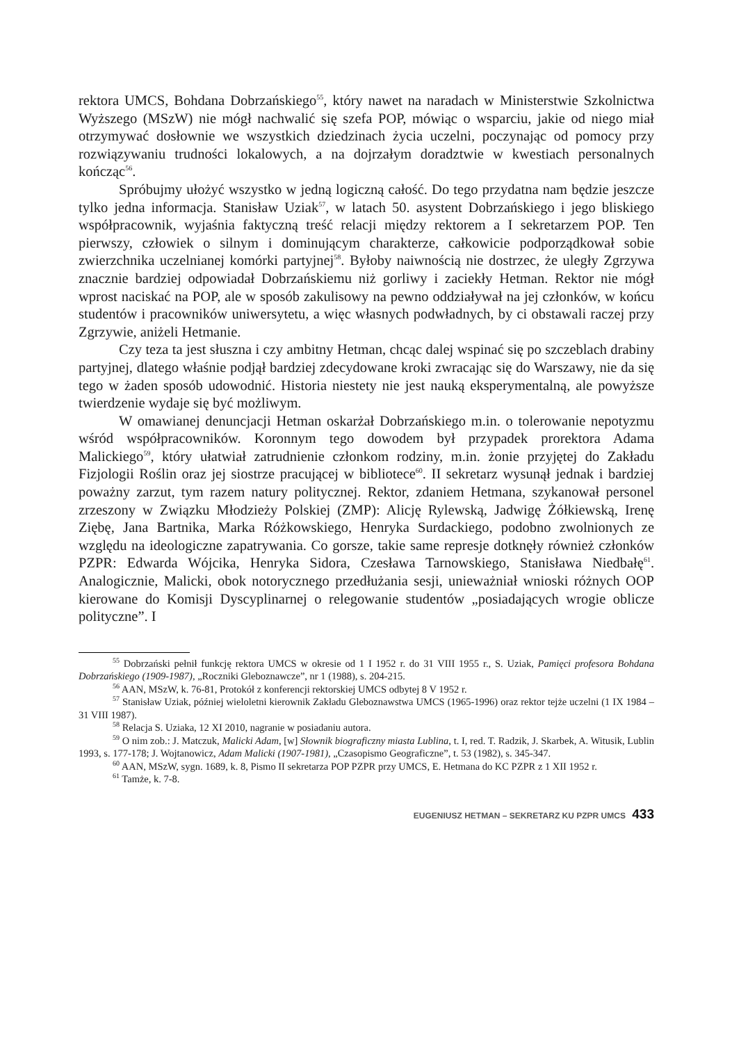rektora UMCS, Bohdana Dobrzańskiego<sup>55</sup>, który nawet na naradach w Ministerstwie Szkolnictwa Wyższego (MSzW) nie mógł nachwalić się szefa POP, mówiąc o wsparciu, jakie od niego miał otrzymywać dosłownie we wszystkich dziedzinach życia uczelni, poczynając od pomocy przy rozwiązywaniu trudności lokalowych, a na dojrzałym doradztwie w kwestiach personalnych kończąc<sup>56</sup>.
Spróbujmy ułożyć wszystko w jedną logiczną całość. Do tego przydatna nam będzie jeszcze tylko jedna informacja. Stanisław Uziak<sup>57</sup>, w latach 50. asystent Dobrzańskiego i jego bliskiego współpracownik, wyjaśnia faktyczną treść relacji między rektorem a I sekretarzem POP. Ten pierwszy, człowiek o silnym i dominującym charakterze, całkowicie podporządkował sobie zwierzchnika uczelnianej komórki partyjnej<sup>58</sup>. Byłoby naiwnością nie dostrzec, że uległy Zgrzywa znacznie bardziej odpowiadał Dobrzańskiemu niż gorliwy i zaciekły Hetman. Rektor nie mógł wprost naciskać na POP, ale w sposób zakulisowy na pewno oddziaływał na jej członków, w końcu studentów i pracowników uniwersytetu, a więc własnych podwładnych, by ci obstawali raczej przy Zgrzywie, aniżeli Hetmanie.
Czy teza ta jest słuszna i czy ambitny Hetman, chcąc dalej wspinać się po szczeblach drabiny partyjnej, dlatego właśnie podjął bardziej zdecydowane kroki zwracając się do Warszawy, nie da się tego w żaden sposób udowodnić. Historia niestety nie jest nauką eksperymentalną, ale powyższe twierdzenie wydaje się być możliwym.
W omawianej denuncjacji Hetman oskarżał Dobrzańskiego m.in. o tolerowanie nepotyzmu wśród współpracowników. Koronnym tego dowodem był przypadek prorektora Adama Malickiego<sup>59</sup>, który ułatwiał zatrudnienie członkom rodziny, m.in. żonie przyjętej do Zakładu Fizjologii Roślin oraz jej siostrze pracującej w bibliotece<sup>60</sup>. II sekretarz wysunął jednak i bardziej poważny zarzut, tym razem natury politycznej. Rektor, zdaniem Hetmana, szykanował personel zrzeszony w Związku Młodzieży Polskiej (ZMP): Alicję Rylewską, Jadwigę Żółkiewską, Irenę Ziębę, Jana Bartnika, Marka Różkowskiego, Henryka Surdackiego, podobno zwolnionych ze względu na ideologiczne zapatrywania. Co gorsze, takie same represje dotknęły również członków PZPR: Edwarda Wójcika, Henryka Sidora, Czesława Tarnowskiego, Stanisława Niedbałę<sup>61</sup>. Analogicznie, Malicki, obok notorycznego przedłużania sesji, unieważniał wnioski różnych OOP kierowane do Komisji Dyscyplinarnej o relegowanie studentów „posiadających wrogie oblicze polityczne”. I
<sup>55</sup> Dobrzański pełnił funkcję rektora UMCS w okresie od 1 I 1952 r. do 31 VIII 1955 r., S. Uziak, Pamięci profesora Bohdana Dobrzańskiego (1909-1987), „Roczniki Gleboznawcze”, nr 1 (1988), s. 204-215.
<sup>56</sup> AAN, MSzW, k. 76-81, Protokół z konferencji rektorskiej UMCS odbytej 8 V 1952 r.
<sup>57</sup> Stanisław Uziak, później wieloletni kierownik Zakładu Gleboznawstwa UMCS (1965-1996) oraz rektor tejże uczelni (1 IX 1984 – 31 VIII 1987).
<sup>58</sup> Relacja S. Uziaka, 12 XI 2010, nagranie w posiadaniu autora.
<sup>59</sup> O nim zob.: J. Matczuk, Malicki Adam, [w] Słownik biograficzny miasta Lublina, t. I, red. T. Radzik, J. Skarbek, A. Witusik, Lublin 1993, s. 177-178; J. Wojtanowicz, Adam Malicki (1907-1981), „Czasopismo Geograficzne”, t. 53 (1982), s. 345-347.
<sup>60</sup> AAN, MSzW, sygn. 1689, k. 8, Pismo II sekretarza POP PZPR przy UMCS, E. Hetmana do KC PZPR z 1 XII 1952 r.
<sup>61</sup> Tamże, k. 7-8.
EUGENIUSZ HETMAN – SEKRETARZ KU PZPR UMCS 433